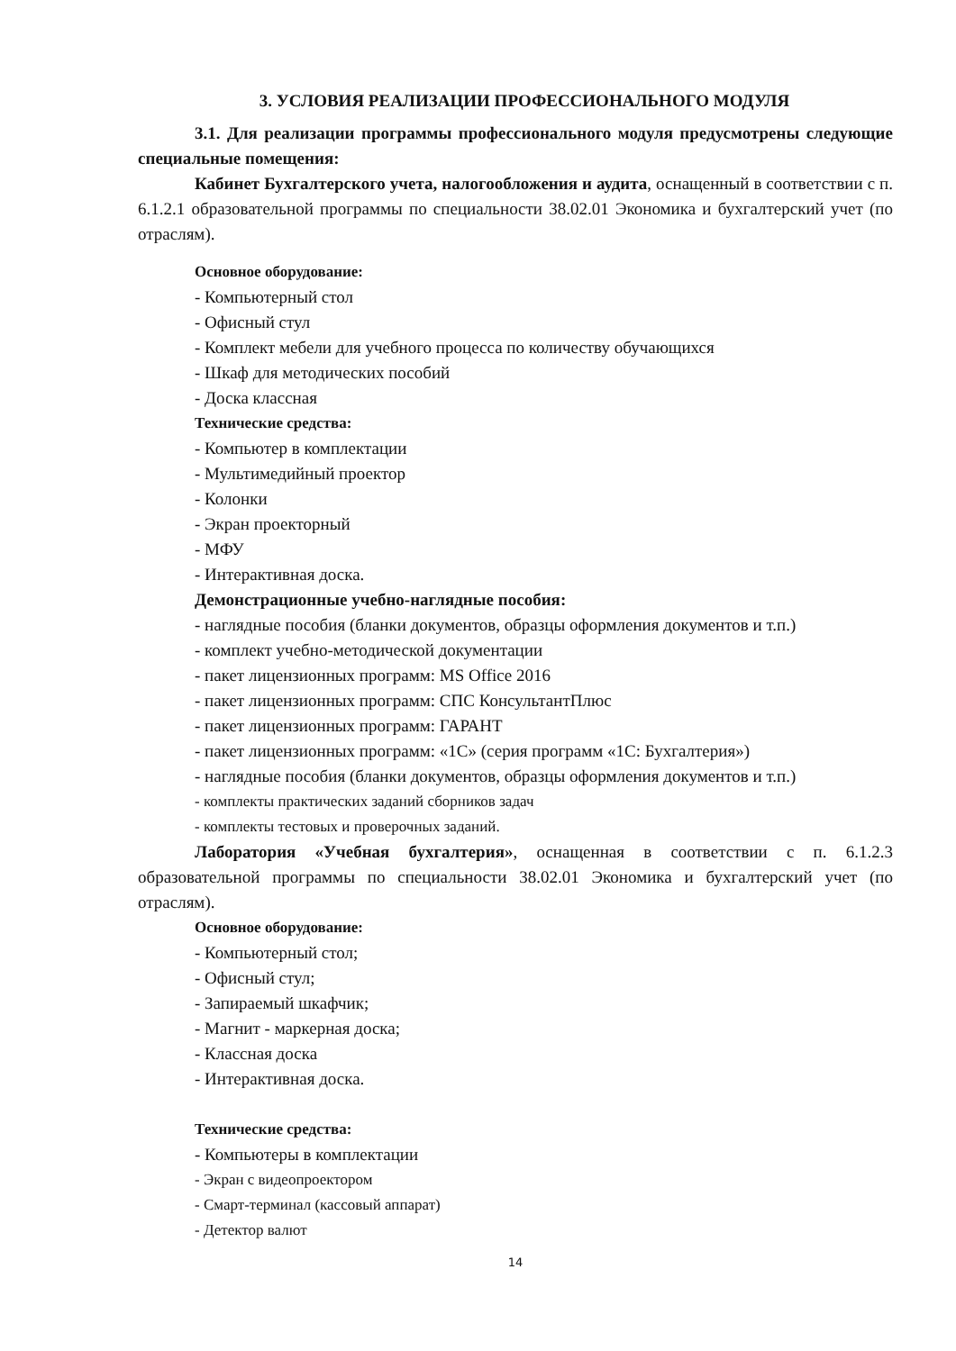3. УСЛОВИЯ РЕАЛИЗАЦИИ ПРОФЕССИОНАЛЬНОГО МОДУЛЯ
3.1. Для реализации программы профессионального модуля предусмотрены следующие специальные помещения:
Кабинет Бухгалтерского учета, налогообложения и аудита, оснащенный в соответствии с п. 6.1.2.1 образовательной программы по специальности 38.02.01 Экономика и бухгалтерский учет (по отраслям).
Основное оборудование:
- Компьютерный стол
- Офисный стул
- Комплект мебели для учебного процесса по количеству обучающихся
- Шкаф для методических пособий
- Доска классная
Технические средства:
- Компьютер в комплектации
- Мультимедийный проектор
- Колонки
- Экран проекторный
- МФУ
- Интерактивная доска.
Демонстрационные учебно-наглядные пособия:
- наглядные пособия (бланки документов, образцы оформления документов и т.п.)
- комплект учебно-методической документации
- пакет лицензионных программ: MS Office 2016
- пакет лицензионных программ: СПС КонсультантПлюс
- пакет лицензионных программ: ГАРАНТ
- пакет лицензионных программ: «1С» (серия программ «1С: Бухгалтерия»)
- наглядные пособия (бланки документов, образцы оформления документов и т.п.)
- комплекты практических заданий сборников задач
- комплекты тестовых и проверочных заданий.
Лаборатория «Учебная бухгалтерия», оснащенная в соответствии с п. 6.1.2.3 образовательной программы по специальности 38.02.01 Экономика и бухгалтерский учет (по отраслям).
Основное оборудование:
- Компьютерный стол;
- Офисный стул;
- Запираемый шкафчик;
- Магнит - маркерная доска;
- Классная доска
- Интерактивная доска.
Технические средства:
- Компьютеры в комплектации
- Экран с видеопроектором
- Смарт-терминал (кассовый аппарат)
- Детектор валют
14